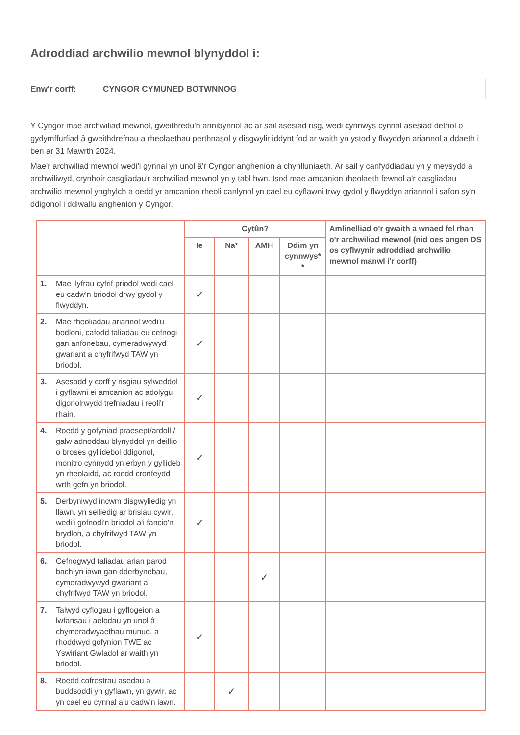Adroddiad archwilio mewnol blynyddol i:
Enw'r corff:
CYNGOR CYMUNED BOTWNNOG
Y Cyngor mae archwiliad mewnol, gweithredu'n annibynnol ac ar sail asesiad risg, wedi cynnwys cynnal asesiad dethol o gydymffurfiad â gweithdrefnau a rheolaethau perthnasol y disgwylir iddynt fod ar waith yn ystod y flwyddyn ariannol a ddaeth i ben ar 31 Mawrth 2024.
Mae'r archwiliad mewnol wedi'i gynnal yn unol â'r Cyngor anghenion a chynlluniaeth. Ar sail y canfyddiadau yn y meysydd a archwiliwyd, crynhoir casgliadau'r archwiliad mewnol yn y tabl hwn. Isod mae amcanion rheolaeth fewnol a'r casgliadau archwilio mewnol ynghylch a oedd yr amcanion rheoli canlynol yn cael eu cyflawni trwy gydol y flwyddyn ariannol i safon sy'n ddigonol i ddiwallu anghenion y Cyngor.
| | | Cytûn? | | | | Amlinelliad o'r gwaith a wnaed fel rhan o'r archwiliad mewnol (nid oes angen DS os cyflwynir adroddiad archwilio mewnol manwl i'r corff) |
| --- | --- | --- | --- | --- | --- | --- |
| | | Ie | Na* | AMH | Ddim yn cynnwys* * | |
| 1. | Mae llyfrau cyfrif priodol wedi cael eu cadw'n briodol drwy gydol y flwyddyn. | ✓ | | | | |
| 2. | Mae rheoliadau ariannol wedi'u bodloni, cafodd taliadau eu cefnogi gan anfonebau, cymeradwywyd gwariant a chyfrifwyd TAW yn briodol. | ✓ | | | | |
| 3. | Asesodd y corff y risgiau sylweddol i gyflawni ei amcanion ac adolygu digonolrwydd trefniadau i reoli'r rhain. | ✓ | | | | |
| 4. | Roedd y gofyniad praesept/ardoll / galw adnoddau blynyddol yn deillio o broses gyllidebol ddigonol, monitro cynnydd yn erbyn y gyllideb yn rheolaidd, ac roedd cronfeydd wrth gefn yn briodol. | ✓ | | | | |
| 5. | Derbyniwyd incwm disgwyliedig yn llawn, yn seiliedig ar brisiau cywir, wedi'i gofnodi'n briodol a'i fancio'n brydlon, a chyfrifwyd TAW yn briodol. | ✓ | | | | |
| 6. | Cefnogwyd taliadau arian parod bach yn iawn gan dderbynebau, cymeradwywyd gwariant a chyfrifwyd TAW yn briodol. | | | ✓ | | |
| 7. | Talwyd cyflogau i gyflogeion a lwfansau i aelodau yn unol â chymeradwyaethau munud, a rhoddwyd gofynion TWE ac Yswiriant Gwladol ar waith yn briodol. | ✓ | | | | |
| 8. | Roedd cofrestrau asedau a buddsoddi yn gyflawn, yn gywir, ac yn cael eu cynnal a'u cadw'n iawn. | | ✓ | | | |